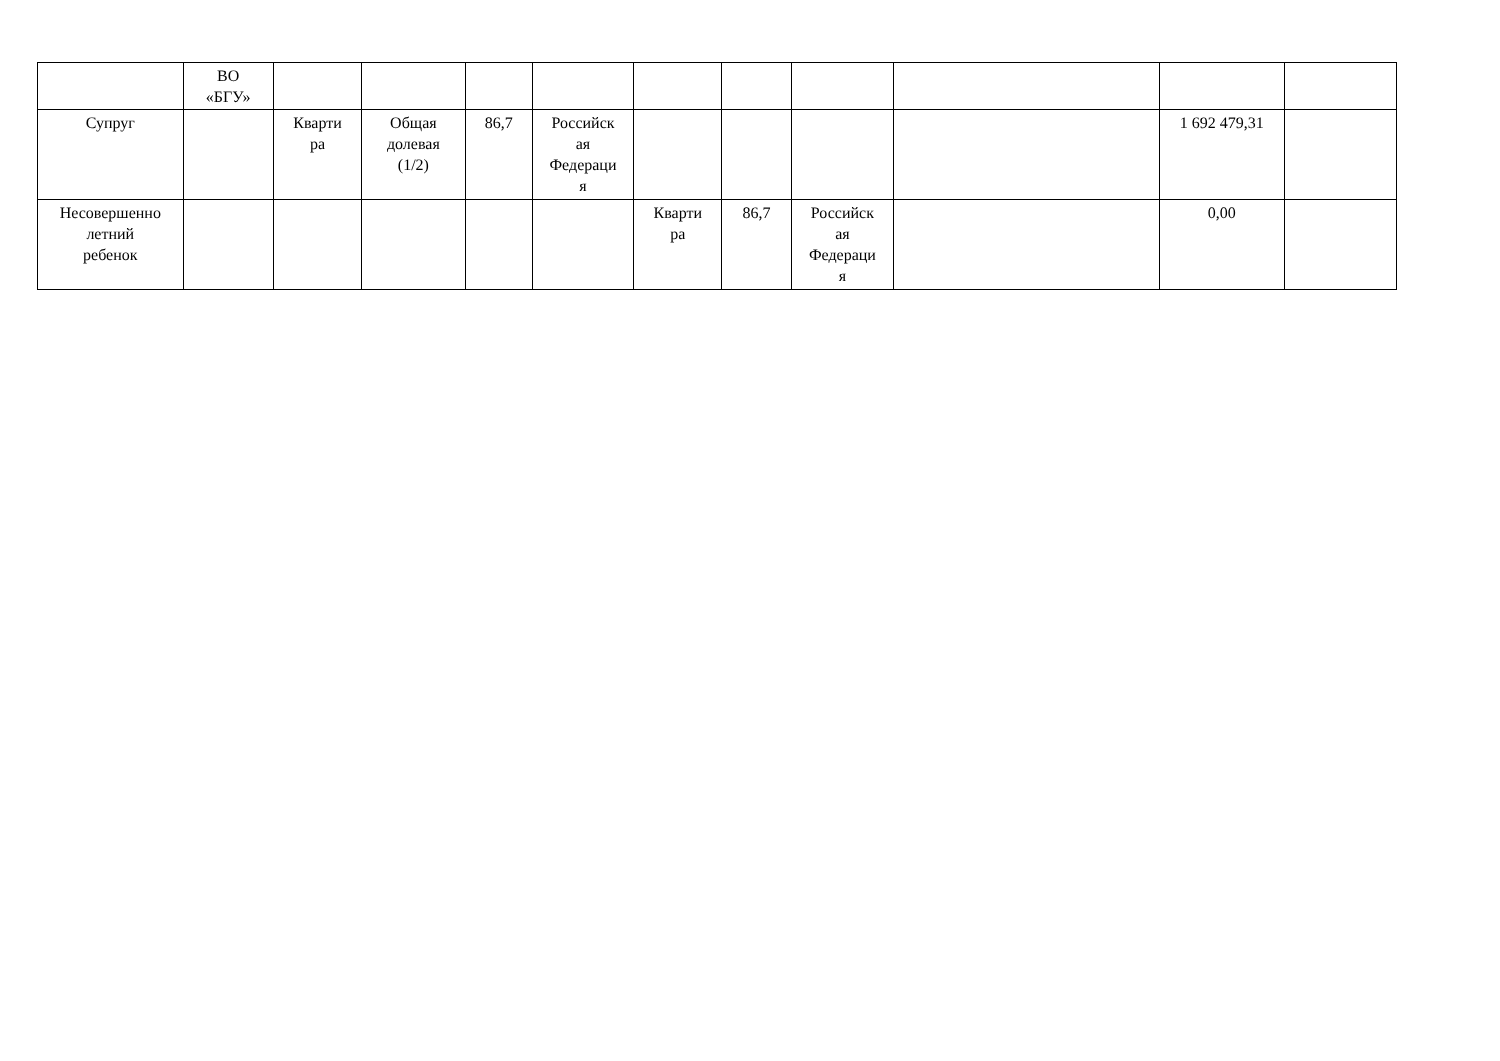| | ВО «БГУ» | | | | | | | | | | |
| Супруг | | Кварти ра | Общая долевая (1/2) | 86,7 | Российск ая Федераци я | | | | | 1 692 479,31 | |
| Несовершенно летний ребенок | | | | | | Кварти ра | 86,7 | Российск ая Федераци я | | 0,00 | |